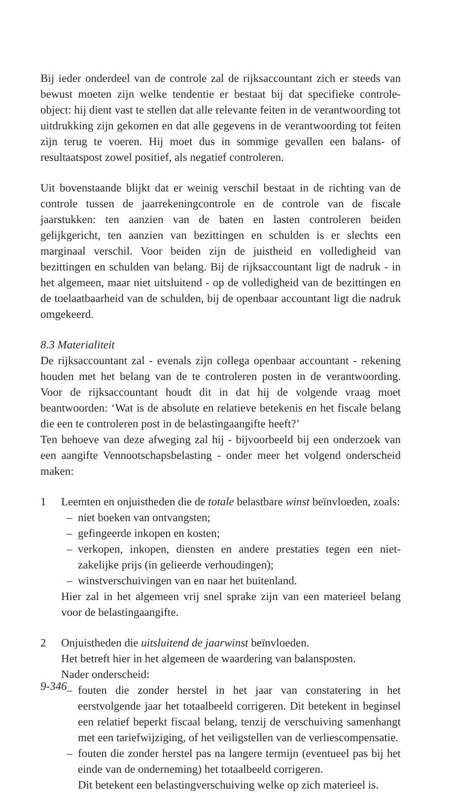Bij ieder onderdeel van de controle zal de rijksaccountant zich er steeds van bewust moeten zijn welke tendentie er bestaat bij dat specifieke controle-object: hij dient vast te stellen dat alle relevante feiten in de verantwoording tot uitdrukking zijn gekomen en dat alle gegevens in de verantwoording tot feiten zijn terug te voeren. Hij moet dus in sommige gevallen een balans- of resultaatspost zowel positief, als negatief controleren.
Uit bovenstaande blijkt dat er weinig verschil bestaat in de richting van de controle tussen de jaarrekeningcontrole en de controle van de fiscale jaarstukken: ten aanzien van de baten en lasten controleren beiden gelijkgericht, ten aanzien van bezittingen en schulden is er slechts een marginaal verschil. Voor beiden zijn de juistheid en volledigheid van bezittingen en schulden van belang. Bij de rijksaccountant ligt de nadruk - in het algemeen, maar niet uitsluitend - op de volledigheid van de bezittingen en de toelaatbaarheid van de schulden, bij de openbaar accountant ligt die nadruk omgekeerd.
8.3 Materialiteit
De rijksaccountant zal - evenals zijn collega openbaar accountant - rekening houden met het belang van de te controleren posten in de verantwoording. Voor de rijksaccountant houdt dit in dat hij de volgende vraag moet beantwoorden: ‘Wat is de absolute en relatieve betekenis en het fiscale belang die een te controleren post in de belastingaangifte heeft?’
Ten behoeve van deze afweging zal hij - bijvoorbeeld bij een onderzoek van een aangifte Vennootschapsbelasting - onder meer het volgend onderscheid maken:
1 Leemten en onjuistheden die de totale belastbare winst beïnvloeden, zoals:
– niet boeken van ontvangsten;
– gefingeerde inkopen en kosten;
– verkopen, inkopen, diensten en andere prestaties tegen een niet-zakelijke prijs (in gelieerde verhoudingen);
– winstverschuivingen van en naar het buitenland.
Hier zal in het algemeen vrij snel sprake zijn van een materieel belang voor de belastingaangifte.
2 Onjuistheden die uitsluitend de jaarwinst beïnvloeden.
Het betreft hier in het algemeen de waardering van balansposten.
Nader onderscheid:
– fouten die zonder herstel in het jaar van constatering in het eerstvolgende jaar het totaalbeeld corrigeren. Dit betekent in beginsel een relatief beperkt fiscaal belang, tenzij de verschuiving samenhangt met een tariefwijziging, of het veiligstellen van de verliescompensatie.
– fouten die zonder herstel pas na langere termijn (eventueel pas bij het einde van de onderneming) het totaalbeeld corrigeren.
Dit betekent een belastingverschuiving welke op zich materieel is.
9-346